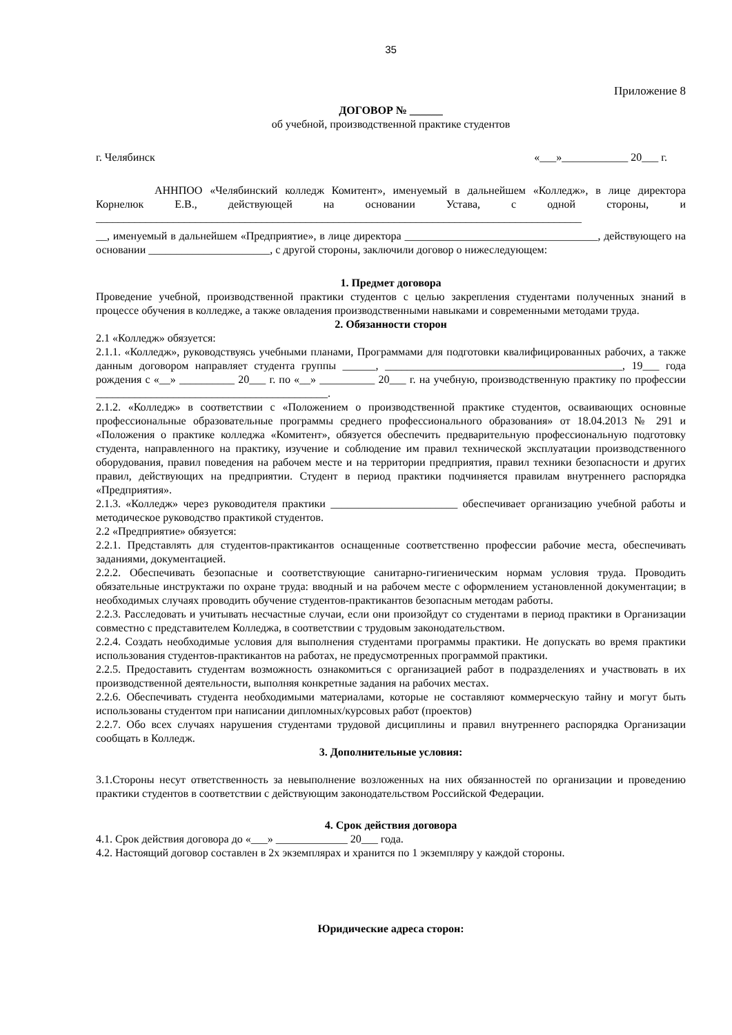35
Приложение 8
ДОГОВОР № ______
об учебной, производственной практике студентов
г. Челябинск «___»____________ 20___ г.
АННПОО «Челябинский колледж Комитент», именуемый в дальнейшем «Колледж», в лице директора Корнелюк Е.В., действующей на основании Устава, с одной стороны, и ________________________________________________________________________________________
__, именуемый в дальнейшем «Предприятие», в лице директора ___________________________________, действующего на основании ______________________, с другой стороны, заключили договор о нижеследующем:
1. Предмет договора
Проведение учебной, производственной практики студентов с целью закрепления студентами полученных знаний в процессе обучения в колледже, а также овладения производственными навыками и современными методами труда.
2. Обязанности сторон
2.1 «Колледж» обязуется:
2.1.1. «Колледж», руководствуясь учебными планами, Программами для подготовки квалифицированных рабочих, а также данным договором направляет студента группы ______, ___________________________________________, 19___ года рождения с «__» __________ 20___ г. по «__» __________ 20___ г. на учебную, производственную практику по профессии __________________________________________.
2.1.2. «Колледж» в соответствии с «Положением о производственной практике студентов, осваивающих основные профессиональные образовательные программы среднего профессионального образования» от 18.04.2013 № 291 и «Положения о практике колледжа «Комитент», обязуется обеспечить предварительную профессиональную подготовку студента, направленного на практику, изучение и соблюдение им правил технической эксплуатации производственного оборудования, правил поведения на рабочем месте и на территории предприятия, правил техники безопасности и других правил, действующих на предприятии. Студент в период практики подчиняется правилам внутреннего распорядка «Предприятия».
2.1.3. «Колледж» через руководителя практики _______________________ обеспечивает организацию учебной работы и методическое руководство практикой студентов.
2.2 «Предприятие» обязуется:
2.2.1. Представлять для студентов-практикантов оснащенные соответственно профессии рабочие места, обеспечивать заданиями, документацией.
2.2.2. Обеспечивать безопасные и соответствующие санитарно-гигиеническим нормам условия труда. Проводить обязательные инструктажи по охране труда: вводный и на рабочем месте с оформлением установленной документации; в необходимых случаях проводить обучение студентов-практикантов безопасным методам работы.
2.2.3. Расследовать и учитывать несчастные случаи, если они произойдут со студентами в период практики в Организации совместно с представителем Колледжа, в соответствии с трудовым законодательством.
2.2.4. Создать необходимые условия для выполнения студентами программы практики. Не допускать во время практики использования студентов-практикантов на работах, не предусмотренных программой практики.
2.2.5. Предоставить студентам возможность ознакомиться с организацией работ в подразделениях и участвовать в их производственной деятельности, выполняя конкретные задания на рабочих местах.
2.2.6. Обеспечивать студента необходимыми материалами, которые не составляют коммерческую тайну и могут быть использованы студентом при написании дипломных/курсовых работ (проектов)
2.2.7. Обо всех случаях нарушения студентами трудовой дисциплины и правил внутреннего распорядка Организации сообщать в Колледж.
3. Дополнительные условия:
3.1.Стороны несут ответственность за невыполнение возложенных на них обязанностей по организации и проведению практики студентов в соответствии с действующим законодательством Российской Федерации.
4. Срок действия договора
4.1. Срок действия договора до «___» _____________ 20___ года.
4.2. Настоящий договор составлен в 2х экземплярах и хранится по 1 экземпляру у каждой стороны.
Юридические адреса сторон: